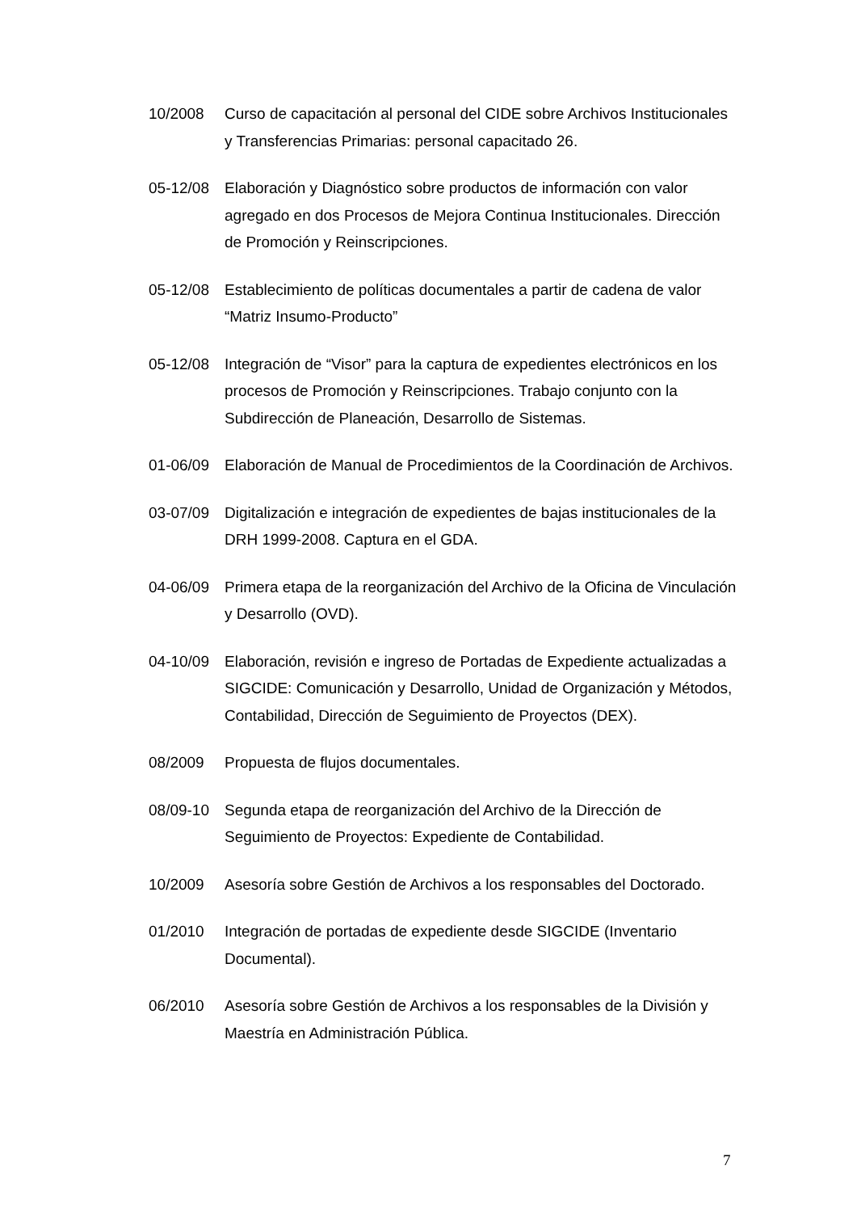10/2008 Curso de capacitación al personal del CIDE sobre Archivos Institucionales y Transferencias Primarias: personal capacitado 26.
05-12/08 Elaboración y Diagnóstico sobre productos de información con valor agregado en dos Procesos de Mejora Continua Institucionales. Dirección de Promoción y Reinscripciones.
05-12/08 Establecimiento de políticas documentales a partir de cadena de valor “Matriz Insumo-Producto”
05-12/08 Integración de “Visor” para la captura de expedientes electrónicos en los procesos de Promoción y Reinscripciones. Trabajo conjunto con la Subdirección de Planeación, Desarrollo de Sistemas.
01-06/09 Elaboración de Manual de Procedimientos de la Coordinación de Archivos.
03-07/09 Digitalización e integración de expedientes de bajas institucionales de la DRH 1999-2008. Captura en el GDA.
04-06/09 Primera etapa de la reorganización del Archivo de la Oficina de Vinculación y Desarrollo (OVD).
04-10/09 Elaboración, revisión e ingreso de Portadas de Expediente actualizadas a SIGCIDE: Comunicación y Desarrollo, Unidad de Organización y Métodos, Contabilidad, Dirección de Seguimiento de Proyectos (DEX).
08/2009 Propuesta de flujos documentales.
08/09-10 Segunda etapa de reorganización del Archivo de la Dirección de Seguimiento de Proyectos: Expediente de Contabilidad.
10/2009 Asesoría sobre Gestión de Archivos a los responsables del Doctorado.
01/2010 Integración de portadas de expediente desde SIGCIDE (Inventario Documental).
06/2010 Asesoría sobre Gestión de Archivos a los responsables de la División y Maestría en Administración Pública.
7